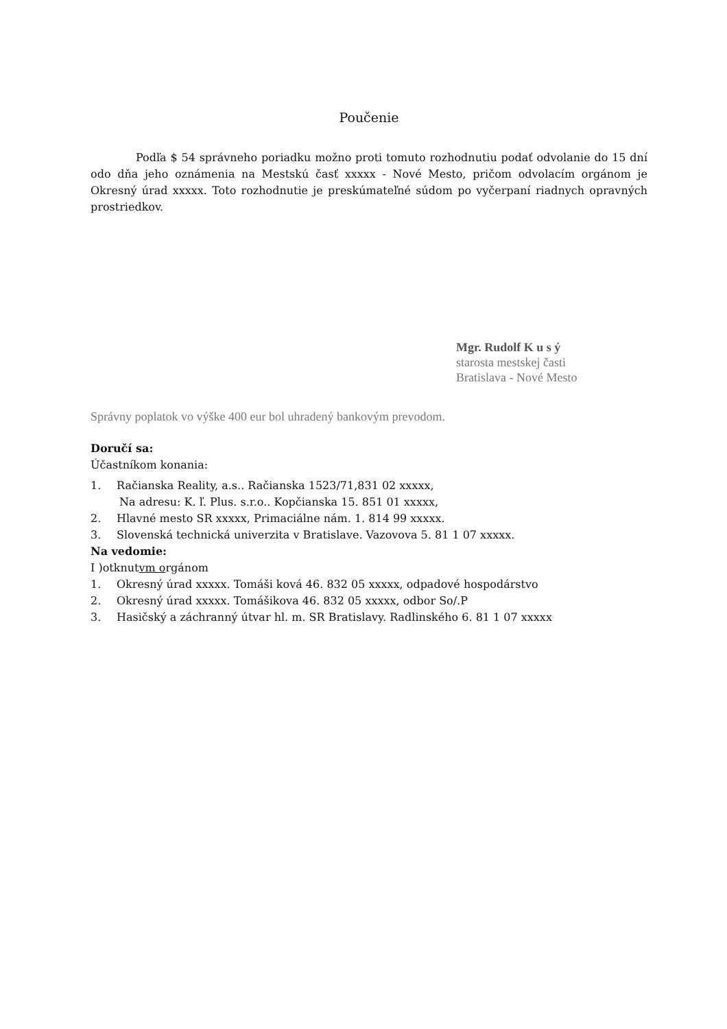Poučenie
Podľa $ 54 správneho poriadku možno proti tomuto rozhodnutiu podať odvolanie do 15 dní odo dňa jeho oznámenia na Mestskú časť xxxxx - Nové Mesto, pričom odvolacím orgánom je Okresný úrad xxxxx. Toto rozhodnutie je preskúmateľné súdom po vyčerpaní riadnych opravných prostriedkov.
Mgr. Rudolf K u s ý
starosta mestskej časti
Bratislava - Nové Mesto
Správny poplatok vo výške 400 eur bol uhradený bankovým prevodom.
Doručí sa:
Účastníkom konania:
1. Račianska Reality, a.s.. Račianska 1523/71,831 02 xxxxx,
Na adresu: K. ľ. Plus. s.r.o.. Kopčianska 15. 851 01 xxxxx,
2. Hlavné mesto SR xxxxx, Primaciálne nám. 1. 814 99 xxxxx.
3. Slovenská technická univerzita v Bratislave. Vazovova 5. 81 1 07 xxxxx.
Na vedomie:
I )otknutvm orgánom
1. Okresný úrad xxxxx. Tomáši ková 46. 832 05 xxxxx, odpadové hospodárstvo
2. Okresný úrad xxxxx. Tomášikova 46. 832 05 xxxxx, odbor So/.P
3. Hasičský a záchranný útvar hl. m. SR Bratislavy. Radlinského 6. 81 1 07 xxxxx